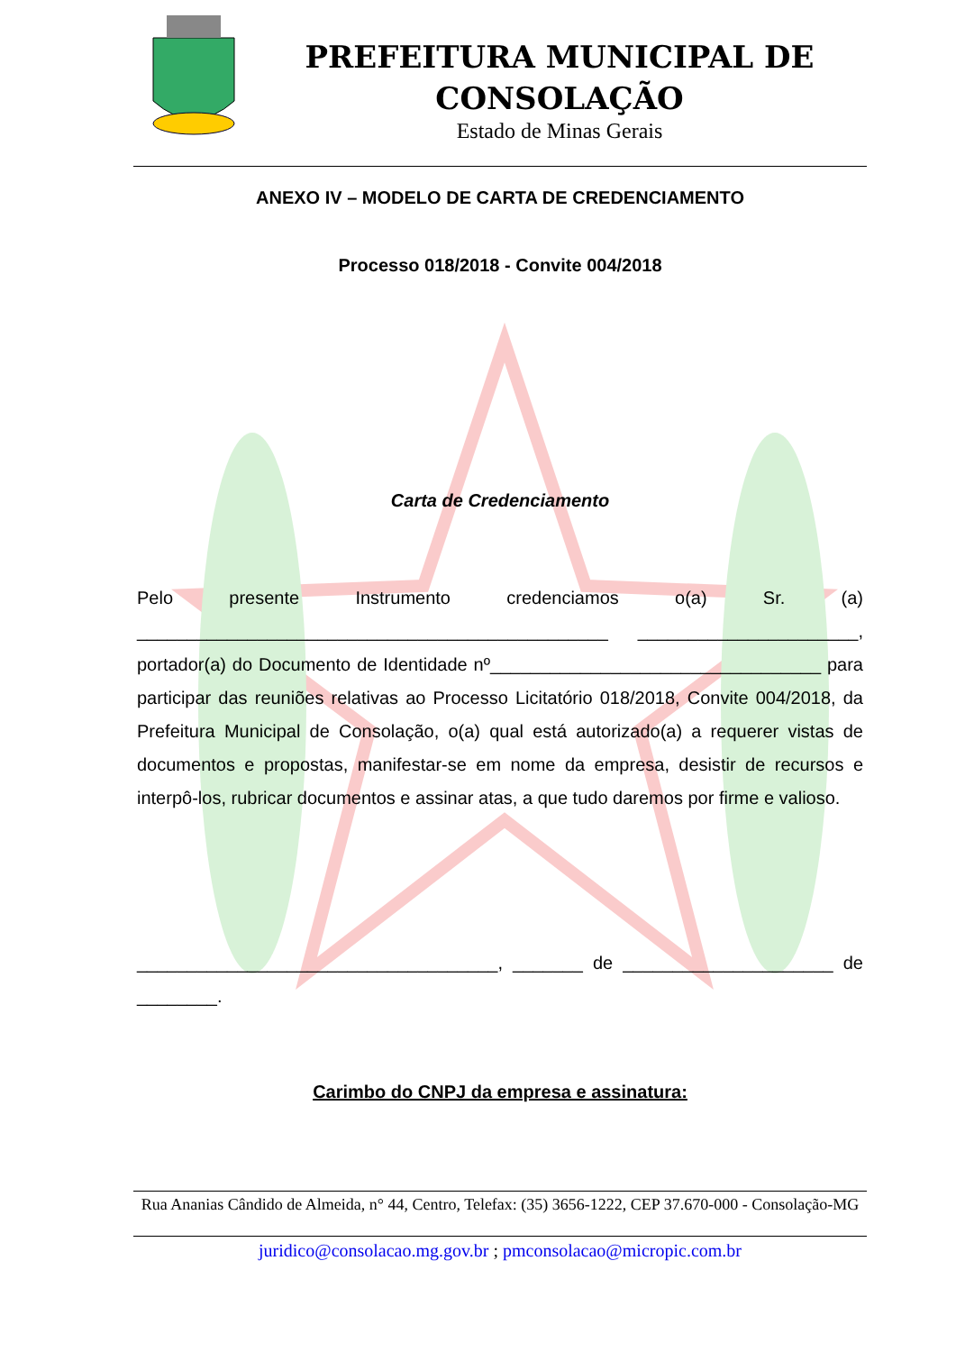PREFEITURA MUNICIPAL DE CONSOLAÇÃO
Estado de Minas Gerais
ANEXO IV – MODELO DE CARTA DE CREDENCIAMENTO
Processo 018/2018 - Convite 004/2018
Carta de Credenciamento
Pelo presente Instrumento credenciamos o(a) Sr. (a) _______________________________________________ ______________________, portador(a) do Documento de Identidade nº_________________________________ para participar das reuniões relativas ao Processo Licitatório 018/2018, Convite 004/2018, da Prefeitura Municipal de Consolação, o(a) qual está autorizado(a) a requerer vistas de documentos e propostas, manifestar-se em nome da empresa, desistir de recursos e interpô-los, rubricar documentos e assinar atas, a que tudo daremos por firme e valioso.
____________________________________, _______ de _____________________ de ________.
Carimbo do CNPJ da empresa e assinatura:
Rua Ananias Cândido de Almeida, n° 44, Centro, Telefax: (35) 3656-1222, CEP 37.670-000 - Consolação-MG
juridico@consolacao.mg.gov.br ; pmconsolacao@micropic.com.br